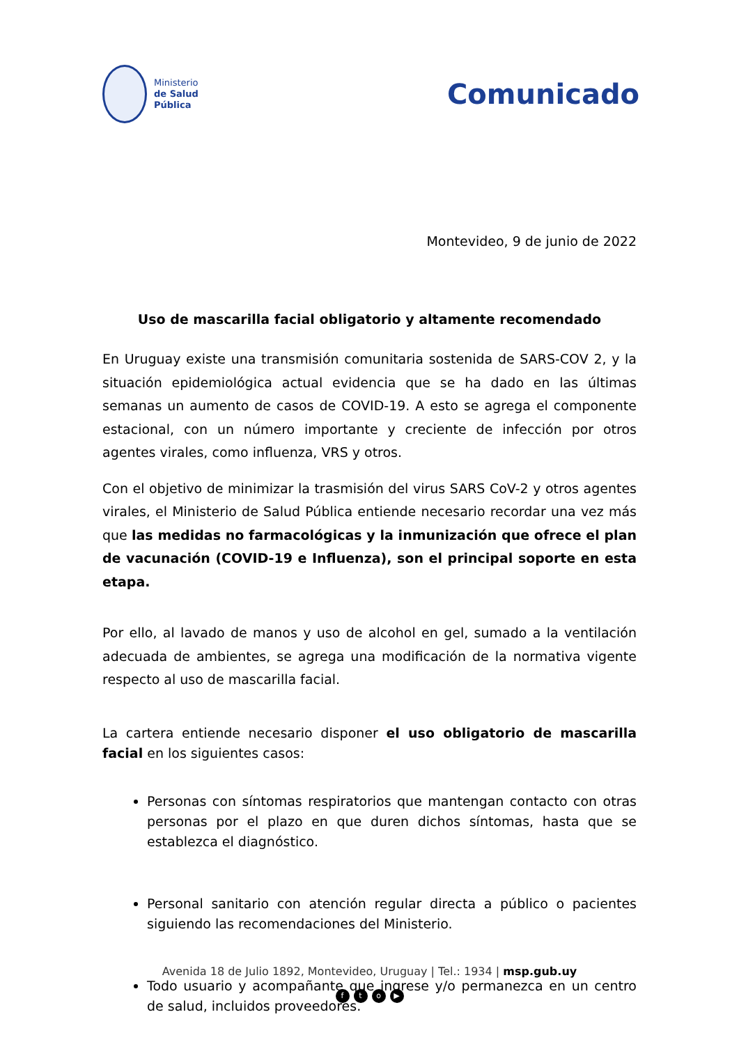Ministerio
de Salud
Pública
Comunicado
Montevideo, 9 de junio de 2022
Uso de mascarilla facial obligatorio y altamente recomendado
En Uruguay existe una transmisión comunitaria sostenida de SARS-COV 2, y la situación epidemiológica actual evidencia que se ha dado en las últimas semanas un aumento de casos de COVID-19. A esto se agrega el componente estacional, con un número importante y creciente de infección por otros agentes virales, como influenza, VRS y otros.
Con el objetivo de minimizar la trasmisión del virus SARS CoV-2 y otros agentes virales, el Ministerio de Salud Pública entiende necesario recordar una vez más que las medidas no farmacológicas y la inmunización que ofrece el plan de vacunación (COVID-19 e Influenza), son el principal soporte en esta etapa.
Por ello, al lavado de manos y uso de alcohol en gel, sumado a la ventilación adecuada de ambientes, se agrega una modificación de la normativa vigente respecto al uso de mascarilla facial.
La cartera entiende necesario disponer el uso obligatorio de mascarilla facial en los siguientes casos:
Personas con síntomas respiratorios que mantengan contacto con otras personas por el plazo en que duren dichos síntomas, hasta que se establezca el diagnóstico.
Personal sanitario con atención regular directa a público o pacientes siguiendo las recomendaciones del Ministerio.
Todo usuario y acompañante que ingrese y/o permanezca en un centro de salud, incluidos proveedores.
Avenida 18 de Julio 1892, Montevideo, Uruguay | Tel.: 1934 | msp.gub.uy
fto ▶